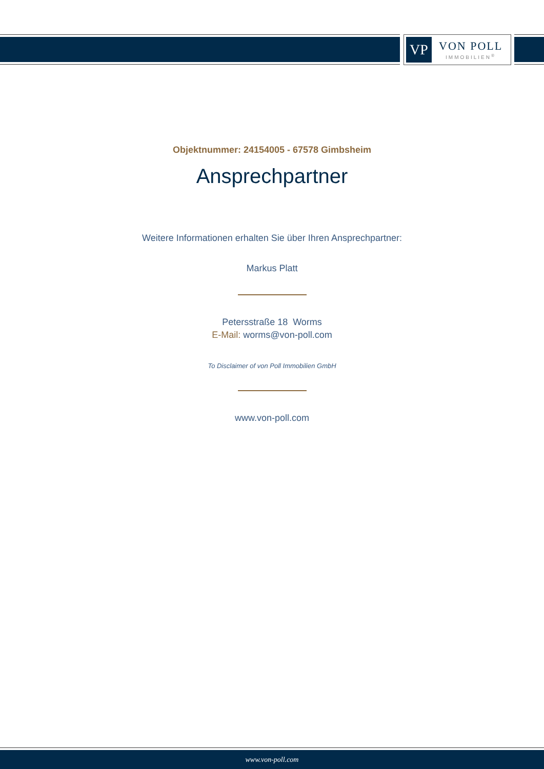VP
VON POLL
IMMOBILIEN<sup>®</sup>
Objektnummer: 24154005 - 67578 Gimbsheim
Ansprechpartner
Weitere Informationen erhalten Sie über Ihren Ansprechpartner:
Markus Platt
Petersstraße 18 Worms
E-Mail: worms@von-poll.com
To Disclaimer of von Poll Immobilien GmbH
www.von-poll.com
www.von-poll.com